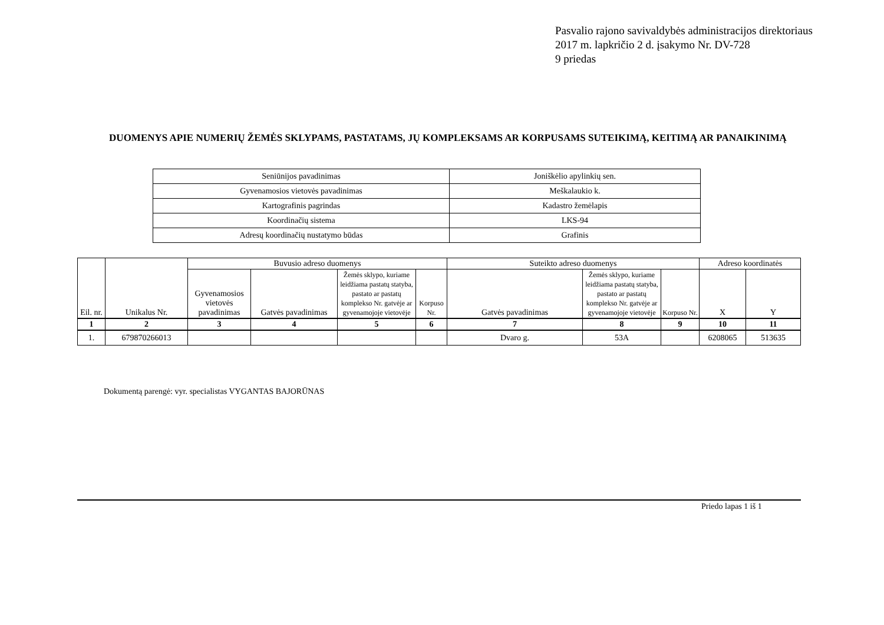Pasvalio rajono savivaldybės administracijos direktoriaus
2017 m. lapkričio 2 d. įsakymo Nr. DV-728
9 priedas
DUOMENYS APIE NUMERIŲ ŽEMĖS SKLYPAMS, PASTATAMS, JŲ KOMPLEKSAMS AR KORPUSAMS SUTEIKIMĄ, KEITIMĄ AR PANAIKINIMĄ
| Seniūnijos pavadinimas | Joniškėlio apylinkių sen. |
| Gyvenamosios vietovės pavadinimas | Meškalaukio k. |
| Kartografinis pagrindas | Kadastro žemėlapis |
| Koordinačių sistema | LKS-94 |
| Adresų koordinačių nustatymo būdas | Grafinis |
| Eil. nr. | Unikalus Nr. | Buvusio adreso duomenys | | | | Suteikto adreso duomenys | | | Adreso koordinatės | |
| --- | --- | --- | --- | --- | --- | --- | --- | --- | --- | --- |
| | | Gyvenamosios vietovės pavadinimas | Gatvės pavadinimas | Žemės sklypo, kuriame leidžiama pastatų statyba, pastato ar pastatų komplekso Nr. gatvėje ar gyvenamojoje vietovėje | Korpuso Nr. | Gatvės pavadinimas | Žemės sklypo, kuriame leidžiama pastatų statyba, pastato ar pastatų komplekso Nr. gatvėje ar gyvenamojoje vietovėje | Korpuso Nr. | X | Y |
| 1 | 2 | 3 | 4 | 5 | 6 | 7 | 8 | 9 | 10 | 11 |
| 1. | 679870266013 | | | | | Dvaro g. | 53A | | 6208065 | 513635 |
Dokumentą parengė: vyr. specialistas VYGANTAS BAJORŪNAS
Priedo lapas 1 iš 1